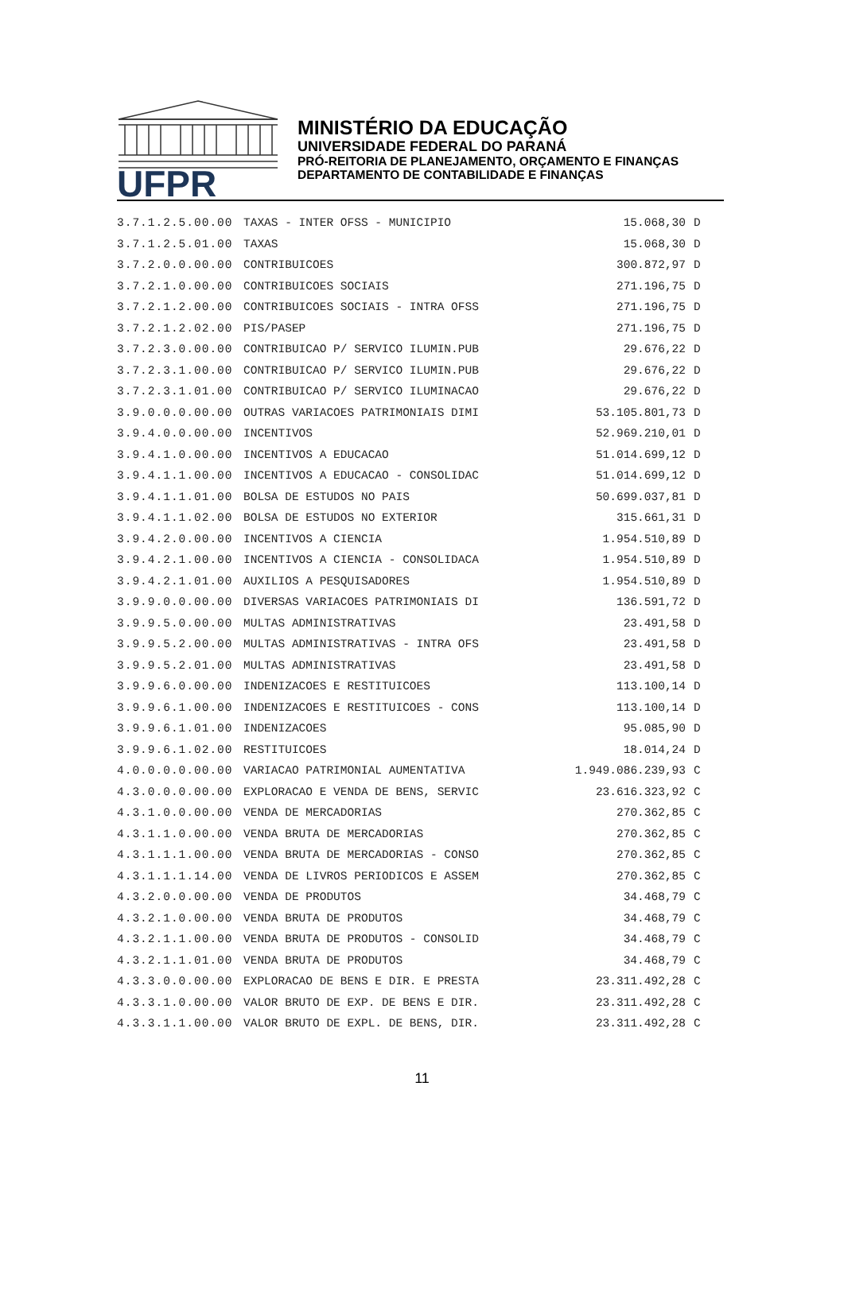UFPR
MINISTÉRIO DA EDUCAÇÃO
UNIVERSIDADE FEDERAL DO PARANÁ
PRÓ-REITORIA DE PLANEJAMENTO, ORÇAMENTO E FINANÇAS
DEPARTAMENTO DE CONTABILIDADE E FINANÇAS
| 3.7.1.2.5.00.00 | TAXAS - INTER OFSS - MUNICIPIO | 15.068,30 | D |
| 3.7.1.2.5.01.00 | TAXAS | 15.068,30 | D |
| 3.7.2.0.0.00.00 | CONTRIBUICOES | 300.872,97 | D |
| 3.7.2.1.0.00.00 | CONTRIBUICOES SOCIAIS | 271.196,75 | D |
| 3.7.2.1.2.00.00 | CONTRIBUICOES SOCIAIS - INTRA OFSS | 271.196,75 | D |
| 3.7.2.1.2.02.00 | PIS/PASEP | 271.196,75 | D |
| 3.7.2.3.0.00.00 | CONTRIBUICAO P/ SERVICO ILUMIN.PUB | 29.676,22 | D |
| 3.7.2.3.1.00.00 | CONTRIBUICAO P/ SERVICO ILUMIN.PUB | 29.676,22 | D |
| 3.7.2.3.1.01.00 | CONTRIBUICAO P/ SERVICO ILUMINACAO | 29.676,22 | D |
| 3.9.0.0.0.00.00 | OUTRAS VARIACOES PATRIMONIAIS DIMI | 53.105.801,73 | D |
| 3.9.4.0.0.00.00 | INCENTIVOS | 52.969.210,01 | D |
| 3.9.4.1.0.00.00 | INCENTIVOS A EDUCACAO | 51.014.699,12 | D |
| 3.9.4.1.1.00.00 | INCENTIVOS A EDUCACAO - CONSOLIDAC | 51.014.699,12 | D |
| 3.9.4.1.1.01.00 | BOLSA DE ESTUDOS NO PAIS | 50.699.037,81 | D |
| 3.9.4.1.1.02.00 | BOLSA DE ESTUDOS NO EXTERIOR | 315.661,31 | D |
| 3.9.4.2.0.00.00 | INCENTIVOS A CIENCIA | 1.954.510,89 | D |
| 3.9.4.2.1.00.00 | INCENTIVOS A CIENCIA - CONSOLIDACA | 1.954.510,89 | D |
| 3.9.4.2.1.01.00 | AUXILIOS A PESQUISADORES | 1.954.510,89 | D |
| 3.9.9.0.0.00.00 | DIVERSAS VARIACOES PATRIMONIAIS DI | 136.591,72 | D |
| 3.9.9.5.0.00.00 | MULTAS ADMINISTRATIVAS | 23.491,58 | D |
| 3.9.9.5.2.00.00 | MULTAS ADMINISTRATIVAS - INTRA OFS | 23.491,58 | D |
| 3.9.9.5.2.01.00 | MULTAS ADMINISTRATIVAS | 23.491,58 | D |
| 3.9.9.6.0.00.00 | INDENIZACOES E RESTITUICOES | 113.100,14 | D |
| 3.9.9.6.1.00.00 | INDENIZACOES E RESTITUICOES - CONS | 113.100,14 | D |
| 3.9.9.6.1.01.00 | INDENIZACOES | 95.085,90 | D |
| 3.9.9.6.1.02.00 | RESTITUICOES | 18.014,24 | D |
| 4.0.0.0.0.00.00 | VARIACAO PATRIMONIAL AUMENTATIVA | 1.949.086.239,93 | C |
| 4.3.0.0.0.00.00 | EXPLORACAO E VENDA DE BENS, SERVIC | 23.616.323,92 | C |
| 4.3.1.0.0.00.00 | VENDA DE MERCADORIAS | 270.362,85 | C |
| 4.3.1.1.0.00.00 | VENDA BRUTA DE MERCADORIAS | 270.362,85 | C |
| 4.3.1.1.1.00.00 | VENDA BRUTA DE MERCADORIAS - CONSO | 270.362,85 | C |
| 4.3.1.1.1.14.00 | VENDA DE LIVROS PERIODICOS E ASSEM | 270.362,85 | C |
| 4.3.2.0.0.00.00 | VENDA DE PRODUTOS | 34.468,79 | C |
| 4.3.2.1.0.00.00 | VENDA BRUTA DE PRODUTOS | 34.468,79 | C |
| 4.3.2.1.1.00.00 | VENDA BRUTA DE PRODUTOS - CONSOLID | 34.468,79 | C |
| 4.3.2.1.1.01.00 | VENDA BRUTA DE PRODUTOS | 34.468,79 | C |
| 4.3.3.0.0.00.00 | EXPLORACAO DE BENS E DIR. E PRESTA | 23.311.492,28 | C |
| 4.3.3.1.0.00.00 | VALOR BRUTO DE EXP. DE BENS E DIR. | 23.311.492,28 | C |
| 4.3.3.1.1.00.00 | VALOR BRUTO DE EXPL. DE BENS, DIR. | 23.311.492,28 | C |
11